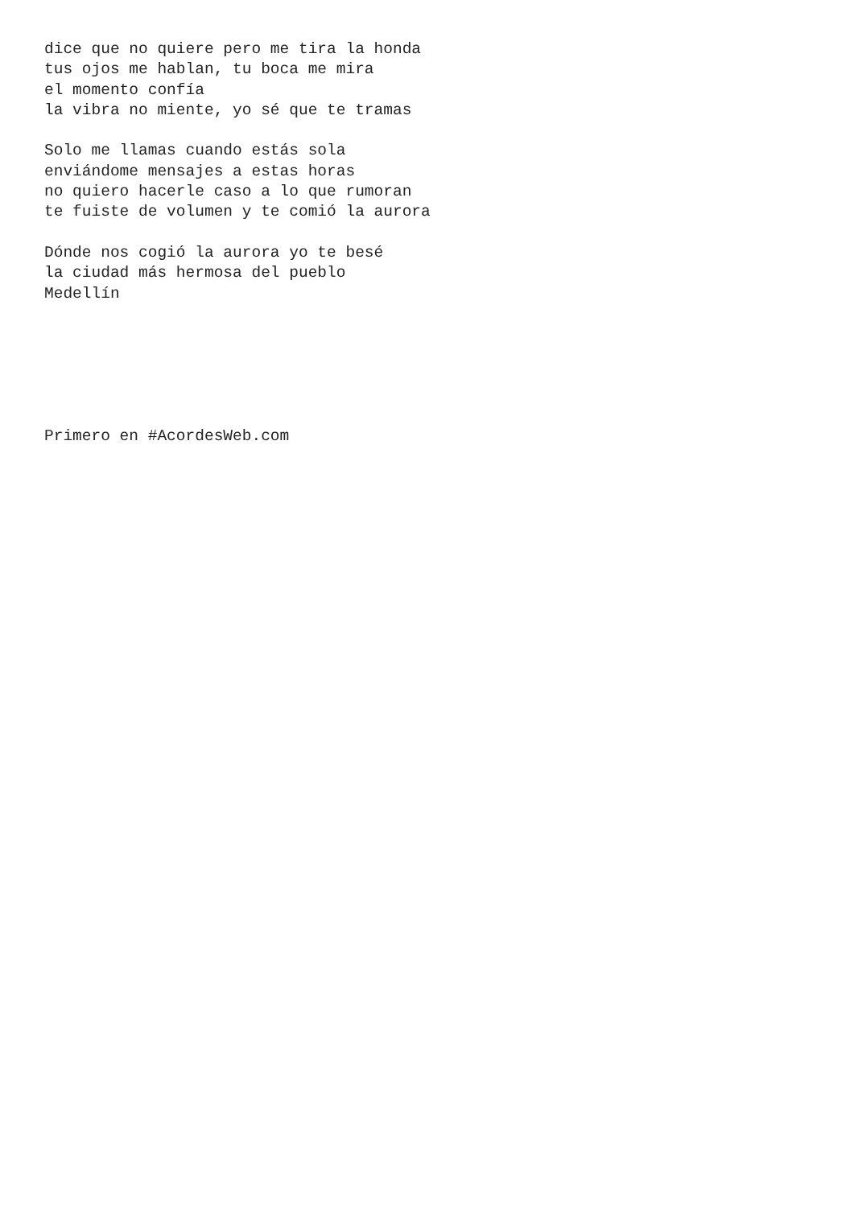dice que no quiere pero me tira la honda
tus ojos me hablan, tu boca me mira
el momento confía
la vibra no miente, yo sé que te tramas

Solo me llamas cuando estás sola
enviándome mensajes a estas horas
no quiero hacerle caso a lo que rumoran
te fuiste de volumen y te comió la aurora

Dónde nos cogió la aurora yo te besé
la ciudad más hermosa del pueblo
Medellín






Primero en #AcordesWeb.com